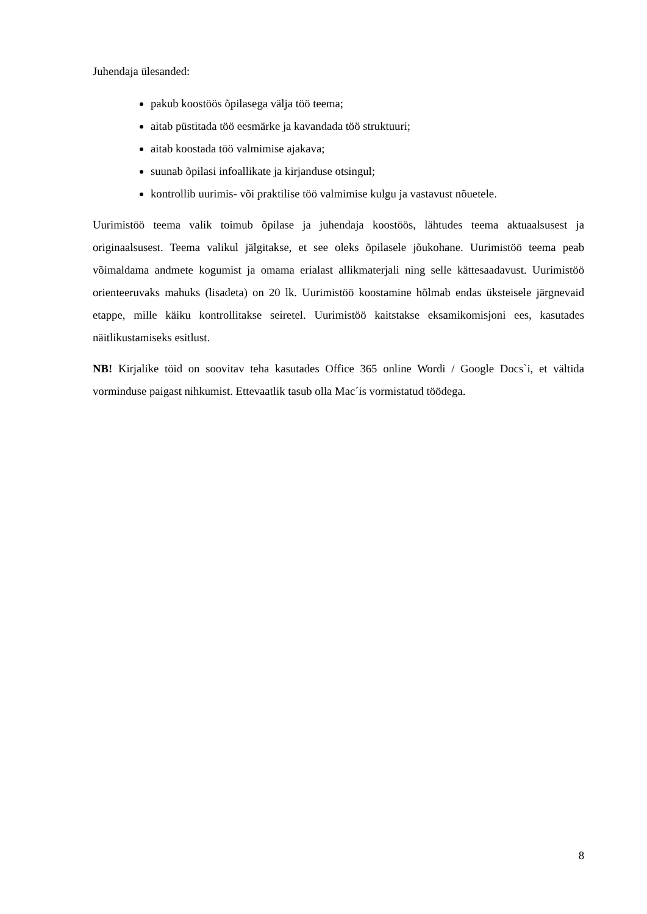Juhendaja ülesanded:
pakub koostöös õpilasega välja töö teema;
aitab püstitada töö eesmärke ja kavandada töö struktuuri;
aitab koostada töö valmimise ajakava;
suunab õpilasi infoallikate ja kirjanduse otsingul;
kontrollib uurimis- või praktilise töö valmimise kulgu ja vastavust nõuetele.
Uurimistöö teema valik toimub õpilase ja juhendaja koostöös, lähtudes teema aktuaalsusest ja originaalsusest. Teema valikul jälgitakse, et see oleks õpilasele jõukohane. Uurimistöö teema peab võimaldama andmete kogumist ja omama erialast allikmaterjali ning selle kättesaadavust. Uurimistöö orienteeruvaks mahuks (lisadeta) on 20 lk. Uurimistöö koostamine hõlmab endas üksteisele järgnevaid etappe, mille käiku kontrollitakse seiretel. Uurimistöö kaitstakse eksamikomisjoni ees, kasutades näitlikustamiseks esitlust.
NB! Kirjalike töid on soovitav teha kasutades Office 365 online Wordi / Google Docs`i, et vältida vorminduse paigast nihkumist. Ettevaatlik tasub olla Mac´is vormistatud töödega.
8